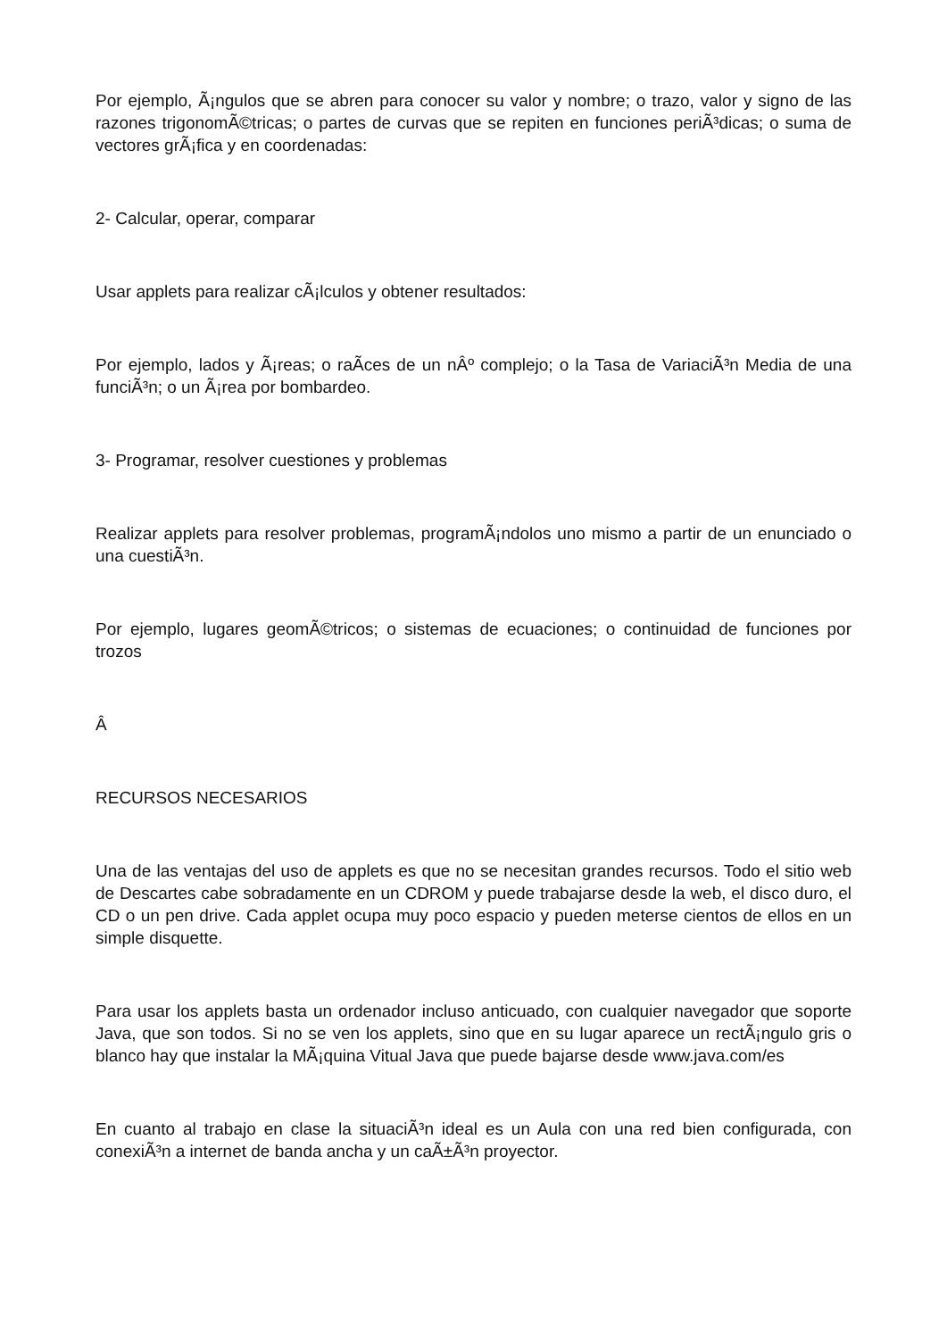Por ejemplo, Ã¡ngulos que se abren para conocer su valor y nombre; o trazo, valor y signo de las razones trigonomÃ©tricas; o partes de curvas que se repiten en funciones periÃ³dicas; o suma de vectores grÃ¡fica y en coordenadas:
2- Calcular, operar, comparar
Usar applets para realizar cÃ¡lculos y obtener resultados:
Por ejemplo, lados y Ã¡reas; o raÃ­ces de un nÂº complejo; o la Tasa de VariaciÃ³n Media de una funciÃ³n; o un Ã¡rea por bombardeo.
3- Programar, resolver cuestiones y problemas
Realizar applets para resolver problemas, programÃ¡ndolos uno mismo a partir de un enunciado o una cuestiÃ³n.
Por ejemplo, lugares geomÃ©tricos; o sistemas de ecuaciones; o continuidad de funciones por trozos
Â
RECURSOS NECESARIOS
Una de las ventajas del uso de applets es que no se necesitan grandes recursos. Todo el sitio web de Descartes cabe sobradamente en un CDROM y puede trabajarse desde la web, el disco duro, el CD o un pen drive. Cada applet ocupa muy poco espacio y pueden meterse cientos de ellos en un simple disquette.
Para usar los applets basta un ordenador incluso anticuado, con cualquier navegador que soporte Java, que son todos. Si no se ven los applets, sino que en su lugar aparece un rectÃ¡ngulo gris o blanco hay que instalar la MÃ¡quina Vitual Java que puede bajarse desde www.java.com/es
En cuanto al trabajo en clase la situaciÃ³n ideal es un Aula con una red bien configurada, con conexiÃ³n a internet de banda ancha y un caÃ±Ã³n proyector.